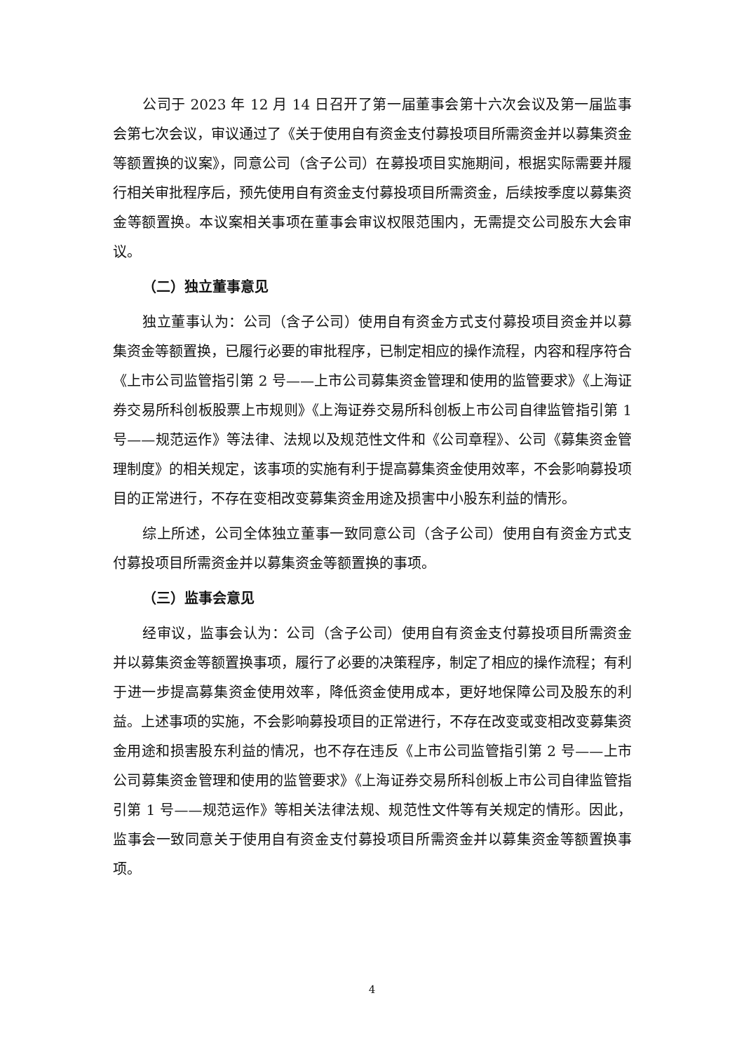公司于 2023 年 12 月 14 日召开了第一届董事会第十六次会议及第一届监事会第七次会议，审议通过了《关于使用自有资金支付募投项目所需资金并以募集资金等额置换的议案》，同意公司（含子公司）在募投项目实施期间，根据实际需要并履行相关审批程序后，预先使用自有资金支付募投项目所需资金，后续按季度以募集资金等额置换。本议案相关事项在董事会审议权限范围内，无需提交公司股东大会审议。
（二）独立董事意见
独立董事认为：公司（含子公司）使用自有资金方式支付募投项目资金并以募集资金等额置换，已履行必要的审批程序，已制定相应的操作流程，内容和程序符合《上市公司监管指引第 2 号——上市公司募集资金管理和使用的监管要求》《上海证券交易所科创板股票上市规则》《上海证券交易所科创板上市公司自律监管指引第 1 号——规范运作》等法律、法规以及规范性文件和《公司章程》、公司《募集资金管理制度》的相关规定，该事项的实施有利于提高募集资金使用效率，不会影响募投项目的正常进行，不存在变相改变募集资金用途及损害中小股东利益的情形。
综上所述，公司全体独立董事一致同意公司（含子公司）使用自有资金方式支付募投项目所需资金并以募集资金等额置换的事项。
（三）监事会意见
经审议，监事会认为：公司（含子公司）使用自有资金支付募投项目所需资金并以募集资金等额置换事项，履行了必要的决策程序，制定了相应的操作流程；有利于进一步提高募集资金使用效率，降低资金使用成本，更好地保障公司及股东的利益。上述事项的实施，不会影响募投项目的正常进行，不存在改变或变相改变募集资金用途和损害股东利益的情况，也不存在违反《上市公司监管指引第 2 号——上市公司募集资金管理和使用的监管要求》《上海证券交易所科创板上市公司自律监管指引第 1 号——规范运作》等相关法律法规、规范性文件等有关规定的情形。因此，监事会一致同意关于使用自有资金支付募投项目所需资金并以募集资金等额置换事项。
4